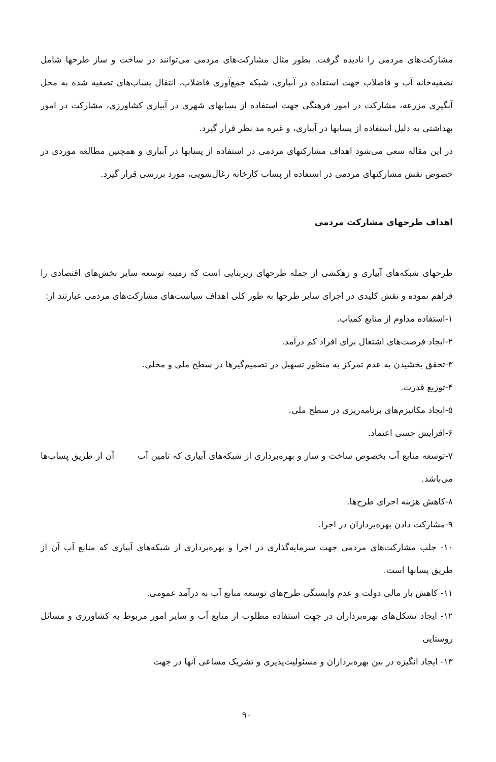مشارکت‌های مردمی را نادیده گرفت. بطور مثال مشارکت‌های مردمی می‌توانند در ساخت و ساز طرحها شامل تصفیه‌خانه آب و فاضلاب جهت استفاده در آبیاری، شبکه جمع‌آوری فاضلاب، انتقال پساب‌های تصفیه شده به محل آبگیری مزرعه، مشارکت در امور فرهنگی جهت استفاده از پسابهای شهری در آبیاری کشاورزی، مشارکت در امور بهداشتی به دلیل استفاده از پسابها در آبیاری، و غیره مد نظر قرار گیرد.
در این مقاله سعی می‌شود اهداف مشارکتهای مردمی در استفاده از پسابها در آبیاری و همچنین مطالعه موردی در خصوص نقش مشارکتهای مردمی در استفاده از پساب کارخانه زغال‌شویی، مورد بررسی قرار گیرد.
اهداف طرحهای مشارکت مردمی
طرحهای شبکه‌های آبیاری و زهکشی از جمله طرحهای زیربنایی است که زمینه توسعه سایر بخش‌های اقتصادی را فراهم نموده و نقش کلیدی در اجرای سایر طرحها به طور کلی اهداف سیاست‌های مشارکت‌های مردمی عبارتند از:
۱-استفاده مداوم از منابع کمیاب.
۲-ایجاد فرصت‌های اشتغال برای افراد کم درآمد.
۳-تحقق بخشیدن به عدم تمرکز به منظور تسهیل در تصمیم‌گیرها در سطح ملی و محلی.
۴-توزیع قدرت.
۵-ایجاد مکانیزم‌های برنامه‌ریزی در سطح ملی.
۶-افزایش حسی اعتماد.
۷-توسعه منابع آب بخصوص ساخت و ساز و بهره‌برداری از شبکه‌های آبیاری که تامین آب آن از طریق پساب‌ها می‌باشد.
۸-کاهش هزینه اجرای طرح‌ها.
۹-مشارکت دادن بهره‌برداران در اجرا.
۱۰- جلب مشارکت‌های مردمی جهت سرمایه‌گذاری در اجرا و بهره‌برداری از شبکه‌های آبیاری که منابع آب آن از طریق پسابها است.
۱۱- کاهش بار مالی دولت و عدم وابستگی طرح‌های توسعه منابع آب به درآمد عمومی.
۱۲- ایجاد تشکل‌های بهره‌برداران در جهت استفاده مطلوب از منابع آب و سایر امور مربوط به کشاورزی و مسائل روستایی
۱۳- ایجاد انگیزه در بین بهره‌برداران و مسئولیت‌پذیری و تشریک مساعی آنها در جهت
۹۰